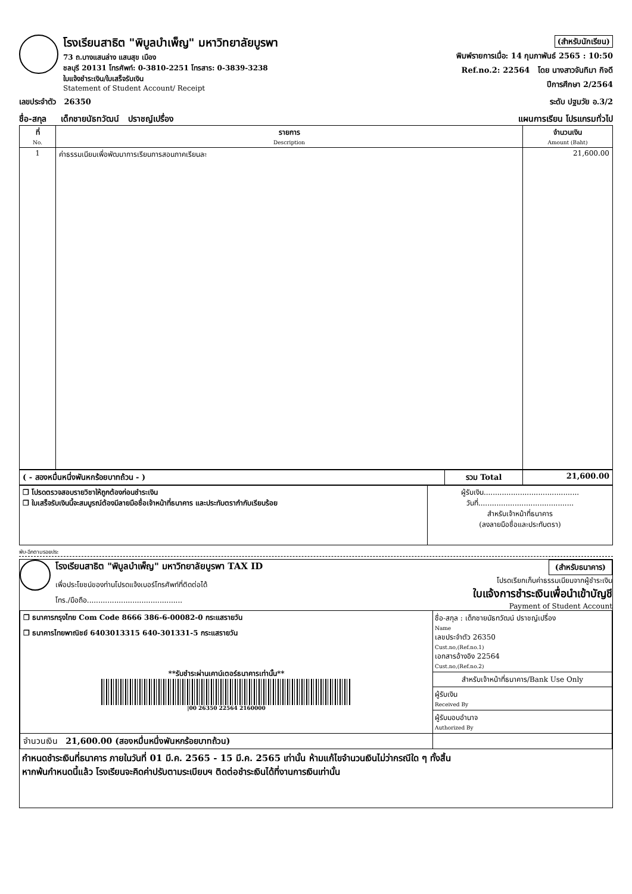โรงเรียนสาธิต "พิบูลบำเพ็ญ" มหาวิทยาลัยบูรพา
73 ถ.บางแสนล่าง แสนสุข เมือง
ชลบุรี 20131 โทรศัพท์: 0-3810-2251 โทรสาร: 0-3839-3238
ใบแจ้งชำระเงิน/ใบเสร็จรับเงิน
Statement of Student Account/ Receipt
(สำหรับนักเรียน)
พิมพ์รายการเมื่อ: 14 กุมภาพันธ์ 2565 : 10:50
Ref.no.2: 22564 โดย นางสาวจันทิมา กิจดี
ปีการศึกษา 2/2564
เลขประจำตัว 26350 ระดับ ปฐมวัย อ.3/2
ชื่อ-สกุล เด็กชายนัธทวัฒน์ ปราชญ์เปรื่อง แผนการเรียน โปรแกรมทั่วไป
| ที่ No. | รายการ Description | จำนวนเงิน Amount (Baht) |
| --- | --- | --- |
| 1 | ค่าธรรมเนียมเพื่อพัฒนาการเรียนการสอนภาคเรียนละ | 21,600.00 |
| ( - สองหมื่นหนึ่งพันหกร้อยบาทถ้วน - ) | รวม Total | 21,600.00 |
| ❒ โปรดตรวจสอบรายวิชาให้ถูกต้องก่อนชำระเงิน ❒ ใบเสร็จรับเงินนี้จะสมบูรณ์ต้องมีลายมือชื่อเจ้าหน้าที่ธนาคาร และประทับตรากำกับเรียบร้อย | ผู้รับเงิน.......................................... วันที่.......................................... สำหรับเจ้าหน้าที่ธนาคาร (ลงลายมือชื่อและประทับตรา) |
พับ-ฉีกตามรอยประ
โรงเรียนสาธิต "พิบูลบำเพ็ญ" มหาวิทยาลัยบูรพา TAX ID
เพื่อประโยชน์ของท่านโปรดแจ้งเบอร์โทรศัพท์ที่ติดต่อได้
โทร./มือถือ..........................................
(สำหรับธนาคาร)
โปรดเรียกเก็บค่าธรรมเนียมจากผู้ชำระเงิน
ใบแจ้งการชำระเงินเพื่อนำเข้าบัญชี
Payment of Student Account
| ❒ ธนาคารกรุงไทย Com Code 8666 386-6-00082-0 กระแสรายวัน ❒ ธนาคารไทยพาณิชย์ 6403013315 640-301331-5 กระแสรายวัน **รับชำระผ่านเคาน์เตอร์ธนาคารเท่านั้น** /00 26350 22564 2160000 | ชื่อ-สกุล : เด็กชายนัธทวัฒน์ ปราชญ์เปรื่อง Name เลขประจำตัว 26350 Cust.no,(Ref.no.1) เอกสารอ้างอิง 22564 Cust.no,(Ref.no.2) สำหรับเจ้าหน้าที่ธนาคาร/Bank Use Only ผู้รับเงิน Received By ผู้รับมอบอำนาจ Authorized By |
| จำนวนเงิน 21,600.00 (สองหมื่นหนึ่งพันหกร้อยบาทถ้วน) | |
กำหนดชำระเงินที่ธนาคาร ภายในวันที่ 01 มี.ค. 2565 - 15 มี.ค. 2565 เท่านั้น ห้ามแก้ไขจำนวนเงินไม่ว่ากรณีใด ๆ ทั้งสิ้น
หากพ้นกำหนดนี้แล้ว โรงเรียนจะคิดค่าปรับตามระเบียบฯ ติดต่อชำระเงินได้ที่งานการเงินเท่านั้น